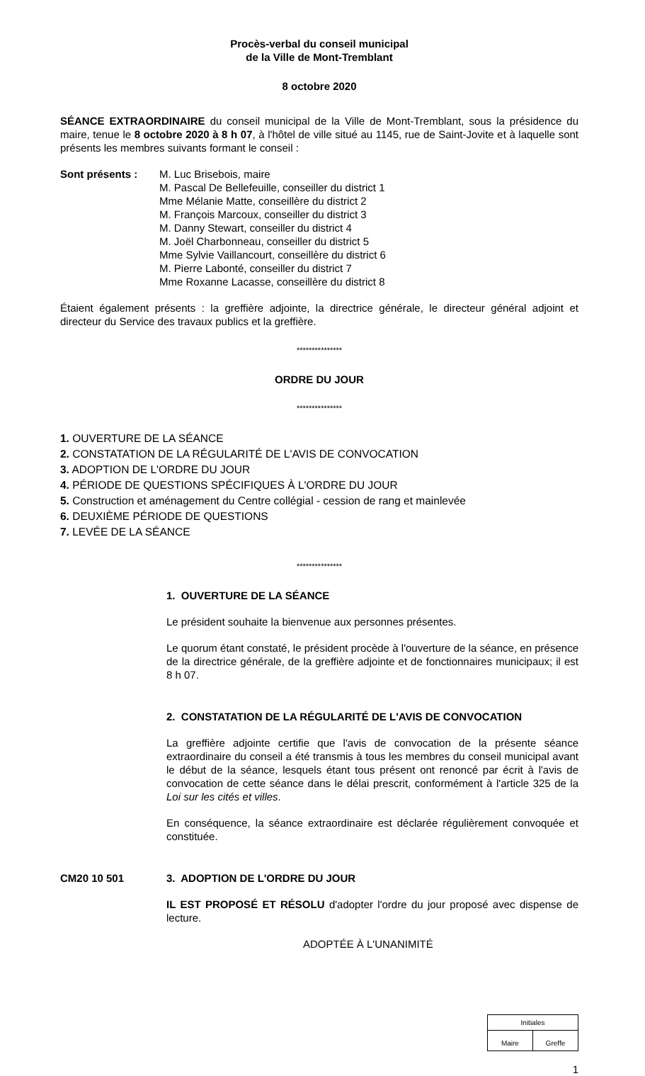Procès-verbal du conseil municipal
de la Ville de Mont-Tremblant
8 octobre 2020
SÉANCE EXTRAORDINAIRE du conseil municipal de la Ville de Mont-Tremblant, sous la présidence du maire, tenue le 8 octobre 2020 à 8 h 07, à l'hôtel de ville situé au 1145, rue de Saint-Jovite et à laquelle sont présents les membres suivants formant le conseil :
Sont présents : M. Luc Brisebois, maire
M. Pascal De Bellefeuille, conseiller du district 1
Mme Mélanie Matte, conseillère du district 2
M. François Marcoux, conseiller du district 3
M. Danny Stewart, conseiller du district 4
M. Joël Charbonneau, conseiller du district 5
Mme Sylvie Vaillancourt, conseillère du district 6
M. Pierre Labonté, conseiller du district 7
Mme Roxanne Lacasse, conseillère du district 8
Étaient également présents : la greffière adjointe, la directrice générale, le directeur général adjoint et directeur du Service des travaux publics et la greffière.
***************
ORDRE DU JOUR
***************
1. OUVERTURE DE LA SÉANCE
2. CONSTATATION DE LA RÉGULARITÉ DE L'AVIS DE CONVOCATION
3. ADOPTION DE L'ORDRE DU JOUR
4. PÉRIODE DE QUESTIONS SPÉCIFIQUES À L'ORDRE DU JOUR
5. Construction et aménagement du Centre collégial - cession de rang et mainlevée
6. DEUXIÈME PÉRIODE DE QUESTIONS
7. LEVÉE DE LA SÉANCE
***************
1. OUVERTURE DE LA SÉANCE
Le président souhaite la bienvenue aux personnes présentes.
Le quorum étant constaté, le président procède à l'ouverture de la séance, en présence de la directrice générale, de la greffière adjointe et de fonctionnaires municipaux; il est 8 h 07.
2. CONSTATATION DE LA RÉGULARITÉ DE L'AVIS DE CONVOCATION
La greffière adjointe certifie que l'avis de convocation de la présente séance extraordinaire du conseil a été transmis à tous les membres du conseil municipal avant le début de la séance, lesquels étant tous présent ont renoncé par écrit à l'avis de convocation de cette séance dans le délai prescrit, conformément à l'article 325 de la Loi sur les cités et villes.
En conséquence, la séance extraordinaire est déclarée régulièrement convoquée et constituée.
CM20 10 501 3. ADOPTION DE L'ORDRE DU JOUR
IL EST PROPOSÉ ET RÉSOLU d'adopter l'ordre du jour proposé avec dispense de lecture.
ADOPTÉE À L'UNANIMITÉ
| Initiales | |
| Maire | Greffe |
1